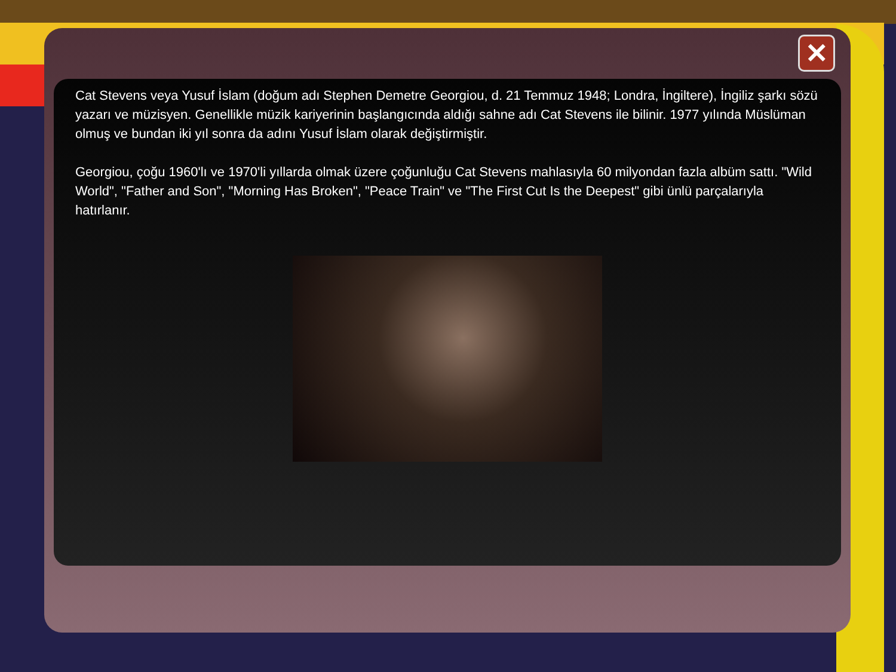✕
Cat Stevens veya Yusuf İslam (doğum adı Stephen Demetre Georgiou, d. 21 Temmuz 1948; Londra, İngiltere), İngiliz şarkı sözü yazarı ve müzisyen. Genellikle müzik kariyerinin başlangıcında aldığı sahne adı Cat Stevens ile bilinir. 1977 yılında Müslüman olmuş ve bundan iki yıl sonra da adını Yusuf İslam olarak değiştirmiştir.
Georgiou, çoğu 1960'lı ve 1970'li yıllarda olmak üzere çoğunluğu Cat Stevens mahlasıyla 60 milyondan fazla albüm sattı. "Wild World", "Father and Son", "Morning Has Broken", "Peace Train" ve "The First Cut Is the Deepest" gibi ünlü parçalarıyla hatırlanır.